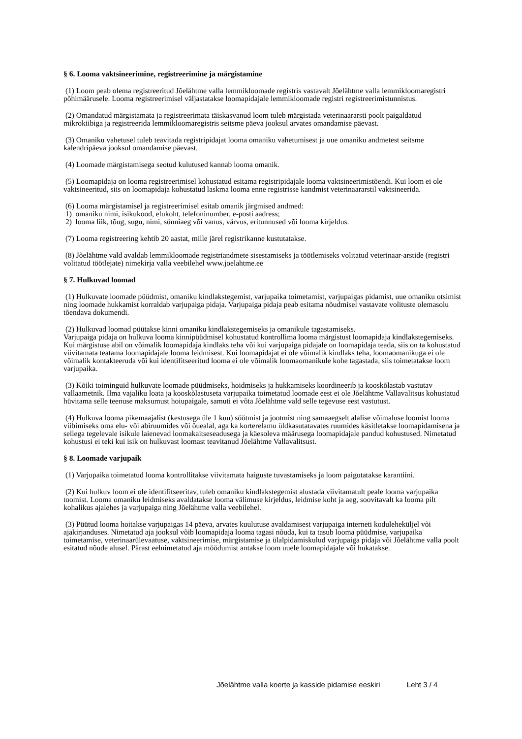§ 6. Looma vaktsineerimine, registreerimine ja märgistamine
(1) Loom peab olema registreeritud Jõelähtme valla lemmikloomade registris vastavalt Jõelähtme valla lemmikloomaregistri põhimäärusele. Looma registreerimisel väljastatakse loomapidajale lemmikloomade registri registreerimistunnistus.
(2) Omandatud märgistamata ja registreerimata täiskasvanud loom tuleb märgistada veterinaararsti poolt paigaldatud mikrokiibiga ja registreerida lemmikloomaregistris seitsme päeva jooksul arvates omandamise päevast.
(3) Omaniku vahetusel tuleb teavitada registripidajat looma omaniku vahetumisest ja uue omaniku andmetest seitsme kalendripäeva jooksul omandamise päevast.
(4) Loomade märgistamisega seotud kulutused kannab looma omanik.
(5) Loomapidaja on looma registreerimisel kohustatud esitama registripidajale looma vaktsineerimistõendi. Kui loom ei ole vaktsineeritud, siis on loomapidaja kohustatud laskma looma enne registrisse kandmist veterinaararstil vaktsineerida.
(6) Looma märgistamisel ja registreerimisel esitab omanik järgmised andmed:
1) omaniku nimi, isikukood, elukoht, telefoninumber, e-posti aadress;
2) looma liik, tõug, sugu, nimi, sünniaeg või vanus, värvus, eritunnused või looma kirjeldus.
(7) Looma registreering kehtib 20 aastat, mille järel registrikanne kustutatakse.
(8) Jõelähtme vald avaldab lemmikloomade registriandmete sisestamiseks ja töötlemiseks volitatud veterinaar-arstide (registri volitatud töötlejate) nimekirja valla veebilehel www.joelahtme.ee
§ 7. Hulkuvad loomad
(1) Hulkuvate loomade püüdmist, omaniku kindlakstegemist, varjupaika toimetamist, varjupaigas pidamist, uue omaniku otsimist ning loomade hukkamist korraldab varjupaiga pidaja. Varjupaiga pidaja peab esitama nõudmisel vastavate volituste olemasolu tõendava dokumendi.
(2) Hulkuvad loomad püütakse kinni omaniku kindlakstegemiseks ja omanikule tagastamiseks.
Varjupaiga pidaja on hulkuva looma kinnipüüdmisel kohustatud kontrollima looma märgistust loomapidaja kindlakstegemiseks. Kui märgistuse abil on võimalik loomapidaja kindlaks teha või kui varjupaiga pidajale on loomapidaja teada, siis on ta kohustatud viivitamata teatama loomapidajale looma leidmisest. Kui loomapidajat ei ole võimalik kindlaks teha, loomaomanikuga ei ole võimalik kontakteeruda või kui identifitseeritud looma ei ole võimalik loomaomanikule kohe tagastada, siis toimetatakse loom varjupaika.
(3) Kõiki toiminguid hulkuvate loomade püüdmiseks, hoidmiseks ja hukkamiseks koordineerib ja kooskõlastab vastutav vallaametnik. Ilma vajaliku loata ja kooskõlastuseta varjupaika toimetatud loomade eest ei ole Jõelähtme Vallavalitsus kohustatud hüvitama selle teenuse maksumust hoiupaigale, samuti ei võta Jõelähtme vald selle tegevuse eest vastutust.
(4) Hulkuva looma pikemaajalist (kestusega üle 1 kuu) söötmist ja jootmist ning samaaegselt alalise võimaluse loomist looma viibimiseks oma elu- või abiruumides või õuealal, aga ka korterelamu üldkasutatavates ruumides käsitletakse loomapidamisena ja sellega tegelevale isikule laienevad loomakaitseseadusega ja käesoleva määrusega loomapidajale pandud kohustused. Nimetatud kohustusi ei teki kui isik on hulkuvast loomast teavitanud Jõelähtme Vallavalitsust.
§ 8. Loomade varjupaik
(1) Varjupaika toimetatud looma kontrollitakse viivitamata haiguste tuvastamiseks ja loom paigutatakse karantiini.
(2) Kui hulkuv loom ei ole identifitseeritav, tuleb omaniku kindlakstegemist alustada viivitamatult peale looma varjupaika toomist. Looma omaniku leidmiseks avaldatakse looma välimuse kirjeldus, leidmise koht ja aeg, soovitavalt ka looma pilt kohalikus ajalehes ja varjupaiga ning Jõelähtme valla veebilehel.
(3) Püütud looma hoitakse varjupaigas 14 päeva, arvates kuulutuse avaldamisest varjupaiga interneti koduleheküljel või ajakirjanduses. Nimetatud aja jooksul võib loomapidaja looma tagasi nõuda, kui ta tasub looma püüdmise, varjupaika toimetamise, veterinaarülevaatuse, vaktsineerimise, märgistamise ja ülalpidamiskulud varjupaiga pidaja või Jõelähtme valla poolt esitatud nõude alusel. Pärast eelnimetatud aja möödumist antakse loom uuele loomapidajale või hukatakse.
Jõelähtme valla koerte ja kasside pidamise eeskiri Leht 3 / 4